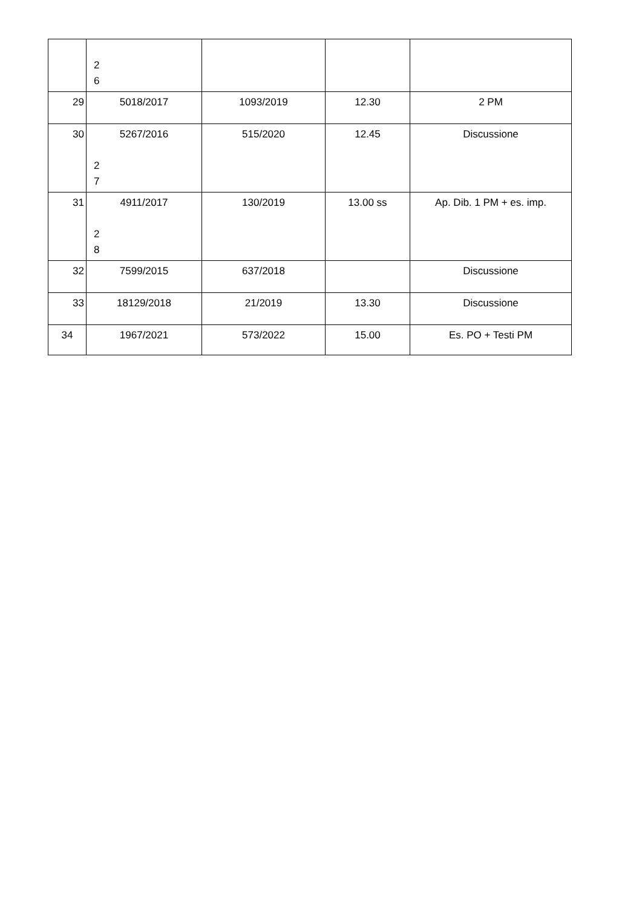| | 2 6 | | | |
| 29 | 5018/2017 | 1093/2019 | 12.30 | 2 PM |
| 30 | 5267/2016 2 7 | 515/2020 | 12.45 | Discussione |
| 31 | 4911/2017 2 8 | 130/2019 | 13.00 ss | Ap. Dib. 1 PM + es. imp. |
| 32 | 7599/2015 | 637/2018 | | Discussione |
| 33 | 18129/2018 | 21/2019 | 13.30 | Discussione |
| 34 | 1967/2021 | 573/2022 | 15.00 | Es. PO + Testi PM |